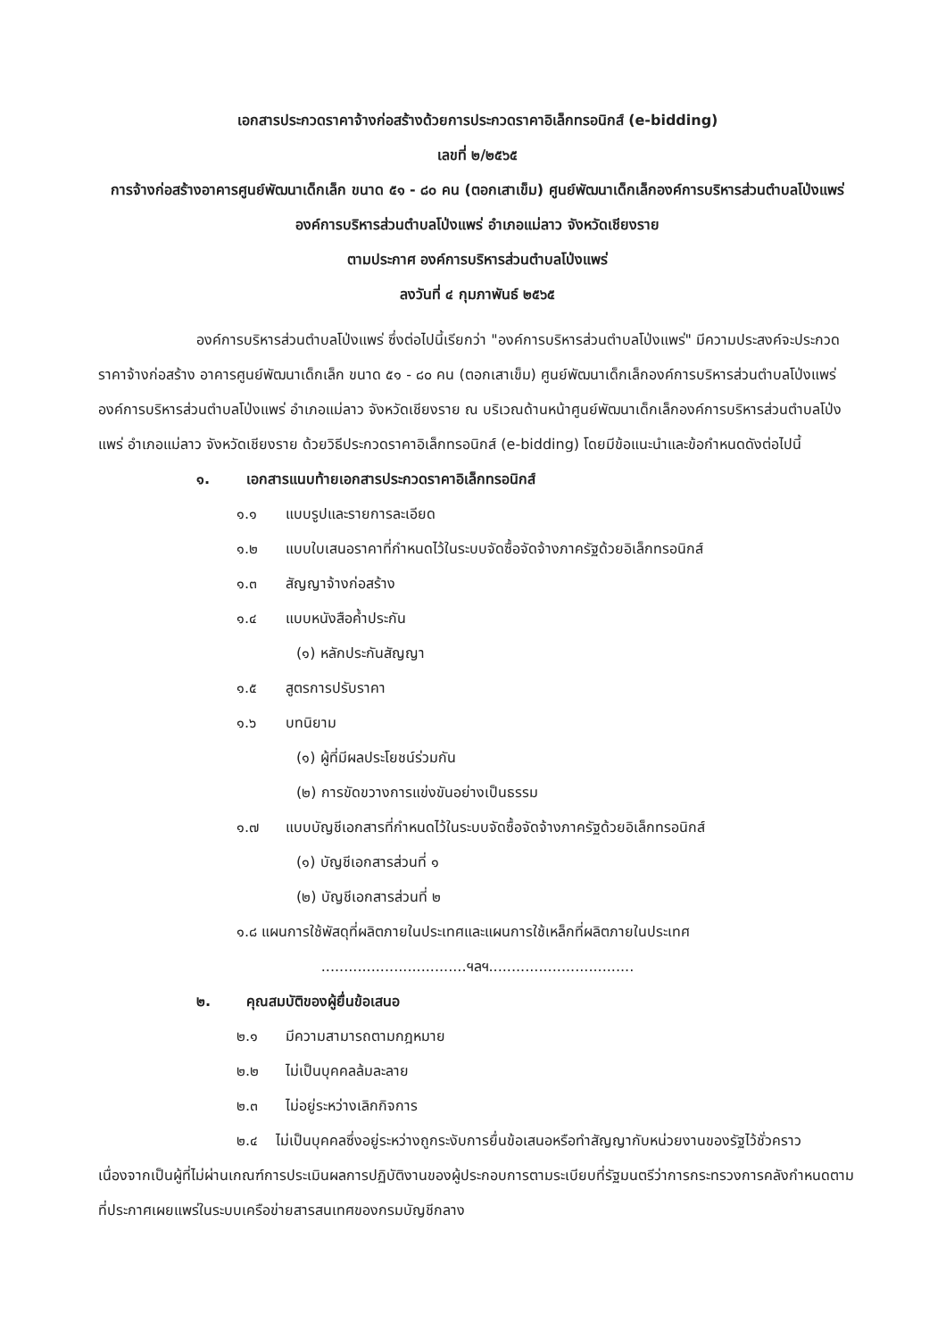เอกสารประกวดราคาจ้างก่อสร้างด้วยการประกวดราคาอิเล็กทรอนิกส์ (e-bidding)
เลขที่ ๒/๒๕๖๕
การจ้างก่อสร้างอาคารศูนย์พัฒนาเด็กเล็ก ขนาด ๕๑ - ๘๐ คน (ตอกเสาเข็ม) ศูนย์พัฒนาเด็กเล็กองค์การบริหารส่วนตำบลโป่งแพร่ องค์การบริหารส่วนตำบลโป่งแพร่ อำเภอแม่ลาว จังหวัดเชียงราย
ตามประกาศ องค์การบริหารส่วนตำบลโป่งแพร่
ลงวันที่ ๔ กุมภาพันธ์ ๒๕๖๕
องค์การบริหารส่วนตำบลโป่งแพร่ ซึ่งต่อไปนี้เรียกว่า "องค์การบริหารส่วนตำบลโป่งแพร่" มีความประสงค์จะประกวดราคาจ้างก่อสร้าง อาคารศูนย์พัฒนาเด็กเล็ก ขนาด ๕๑ - ๘๐ คน (ตอกเสาเข็ม) ศูนย์พัฒนาเด็กเล็กองค์การบริหารส่วนตำบลโป่งแพร่ องค์การบริหารส่วนตำบลโป่งแพร่ อำเภอแม่ลาว จังหวัดเชียงราย ณ บริเวณด้านหน้าศูนย์พัฒนาเด็กเล็กองค์การบริหารส่วนตำบลโป่งแพร่ อำเภอแม่ลาว จังหวัดเชียงราย ด้วยวิธีประกวดราคาอิเล็กทรอนิกส์ (e-bidding) โดยมีข้อแนะนำและข้อกำหนดดังต่อไปนี้
๑. เอกสารแนบท้ายเอกสารประกวดราคาอิเล็กทรอนิกส์
๑.๑ แบบรูปและรายการละเอียด
๑.๒ แบบใบเสนอราคาที่กำหนดไว้ในระบบจัดซื้อจัดจ้างภาครัฐด้วยอิเล็กทรอนิกส์
๑.๓ สัญญาจ้างก่อสร้าง
๑.๔ แบบหนังสือค้ำประกัน
(๑) หลักประกันสัญญา
๑.๕ สูตรการปรับราคา
๑.๖ บทนิยาม
(๑) ผู้ที่มีผลประโยชน์ร่วมกัน
(๒) การขัดขวางการแข่งขันอย่างเป็นธรรม
๑.๗ แบบบัญชีเอกสารที่กำหนดไว้ในระบบจัดซื้อจัดจ้างภาครัฐด้วยอิเล็กทรอนิกส์
(๑) บัญชีเอกสารส่วนที่ ๑
(๒) บัญชีเอกสารส่วนที่ ๒
๑.๘ แผนการใช้พัสดุที่ผลิตภายในประเทศและแผนการใช้เหล็กที่ผลิตภายในประเทศ
................................ฯลฯ................................
๒. คุณสมบัติของผู้ยื่นข้อเสนอ
๒.๑ มีความสามารถตามกฎหมาย
๒.๒ ไม่เป็นบุคคลล้มละลาย
๒.๓ ไม่อยู่ระหว่างเลิกกิจการ
๒.๔ ไม่เป็นบุคคลซึ่งอยู่ระหว่างถูกระงับการยื่นข้อเสนอหรือทำสัญญากับหน่วยงานของรัฐไว้ชั่วคราว เนื่องจากเป็นผู้ที่ไม่ผ่านเกณฑ์การประเมินผลการปฏิบัติงานของผู้ประกอบการตามระเบียบที่รัฐมนตรีว่าการกระทรวงการคลังกำหนดตามที่ประกาศเผยแพร่ในระบบเครือข่ายสารสนเทศของกรมบัญชีกลาง